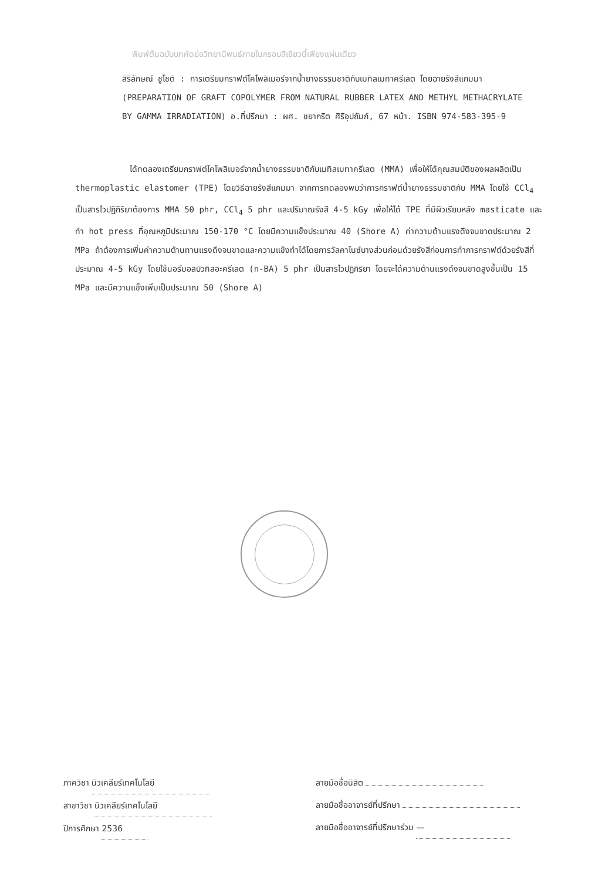พิมพ์ต้นฉบับบทคัดย่อวิทยานิพนธ์ภายในกรอบสีเขียวนี้เพียงแผ่นเดียว
สิริลักษณ์ ชูโชติ : การเตรียมกราฟต์โคโพลิเมอร์จากน้ำยางธรรมชาติกับเมทิลเมทาครีเลต โดยฉายรังสีแกมมา (PREPARATION OF GRAFT COPOLYMER FROM NATURAL RUBBER LATEX AND METHYL METHACRYLATE BY GAMMA IRRADIATION) อ.ที่ปรึกษา : ผศ. ชยากริต ศิริอุปถัมภ์, 67 หน้า. ISBN 974-583-395-9
ได้ทดลองเตรียมกราฟต์โคโพลิเมอร์จากน้ำยางธรรมชาติกับเมทิลเมทาครีเลต (MMA) เพื่อให้ได้คุณสมบัติของผลผลิตเป็น thermoplastic elastomer (TPE) โดยวิธีฉายรังสีแกมมา จากการทดลองพบว่าการกราฟต์น้ำยางธรรมชาติกับ MMA โดยใช้ CCl<sub>4</sub> เป็นสารไวปฏิกิริยาต้องการ MMA 50 phr, CCl<sub>4</sub> 5 phr และปริมาณรังสี 4-5 kGy เพื่อให้ได้ TPE ที่มีผิวเรียบหลัง masticate และทำ hot press ที่อุณหภูมิประมาณ 150-170 °C โดยมีความแข็งประมาณ 40 (Shore A) ค่าความต้านแรงดึงจนขาดประมาณ 2 MPa ถ้าต้องการเพิ่มค่าความต้านทานแรงดึงจนขาดและความแข็งทำได้โดยการวัลคาไนซ์บางส่วนก่อนด้วยรังสีก่อนการทำการกราฟต์ด้วยรังสีที่ประมาณ 4-5 kGy โดยใช้นอร์มอลบิวทิลอะครีเลต (n-BA) 5 phr เป็นสารไวปฏิกิริยา โดยจะได้ความต้านแรงดึงจนขาดสูงขึ้นเป็น 15 MPa และมีความแข็งเพิ่มเป็นประมาณ 50 (Shore A)
ภาควิชา นิวเคลียร์เทคโนโลยี
สาขาวิชา นิวเคลียร์เทคโนโลยี
ปีการศึกษา 2536
ลายมือชื่อนิสิต
ลายมือชื่ออาจารย์ที่ปรึกษา
ลายมือชื่ออาจารย์ที่ปรึกษาร่วม —